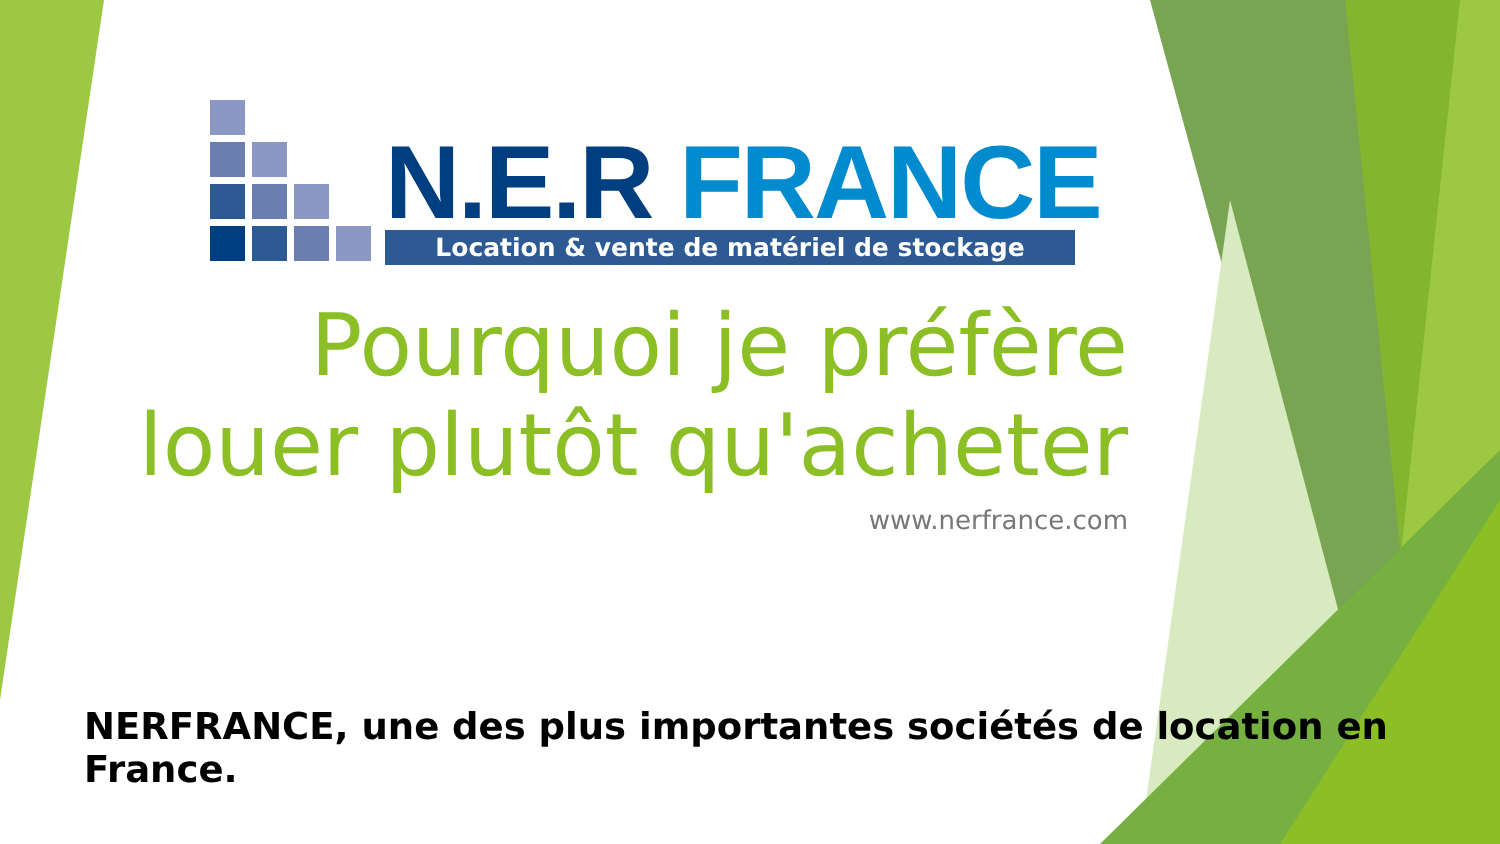N.E.R FRANCE
Location & vente de matériel de stockage
Pourquoi je préfère
louer plutôt qu'acheter
www.nerfrance.com
NERFRANCE, une des plus importantes sociétés de location en France.